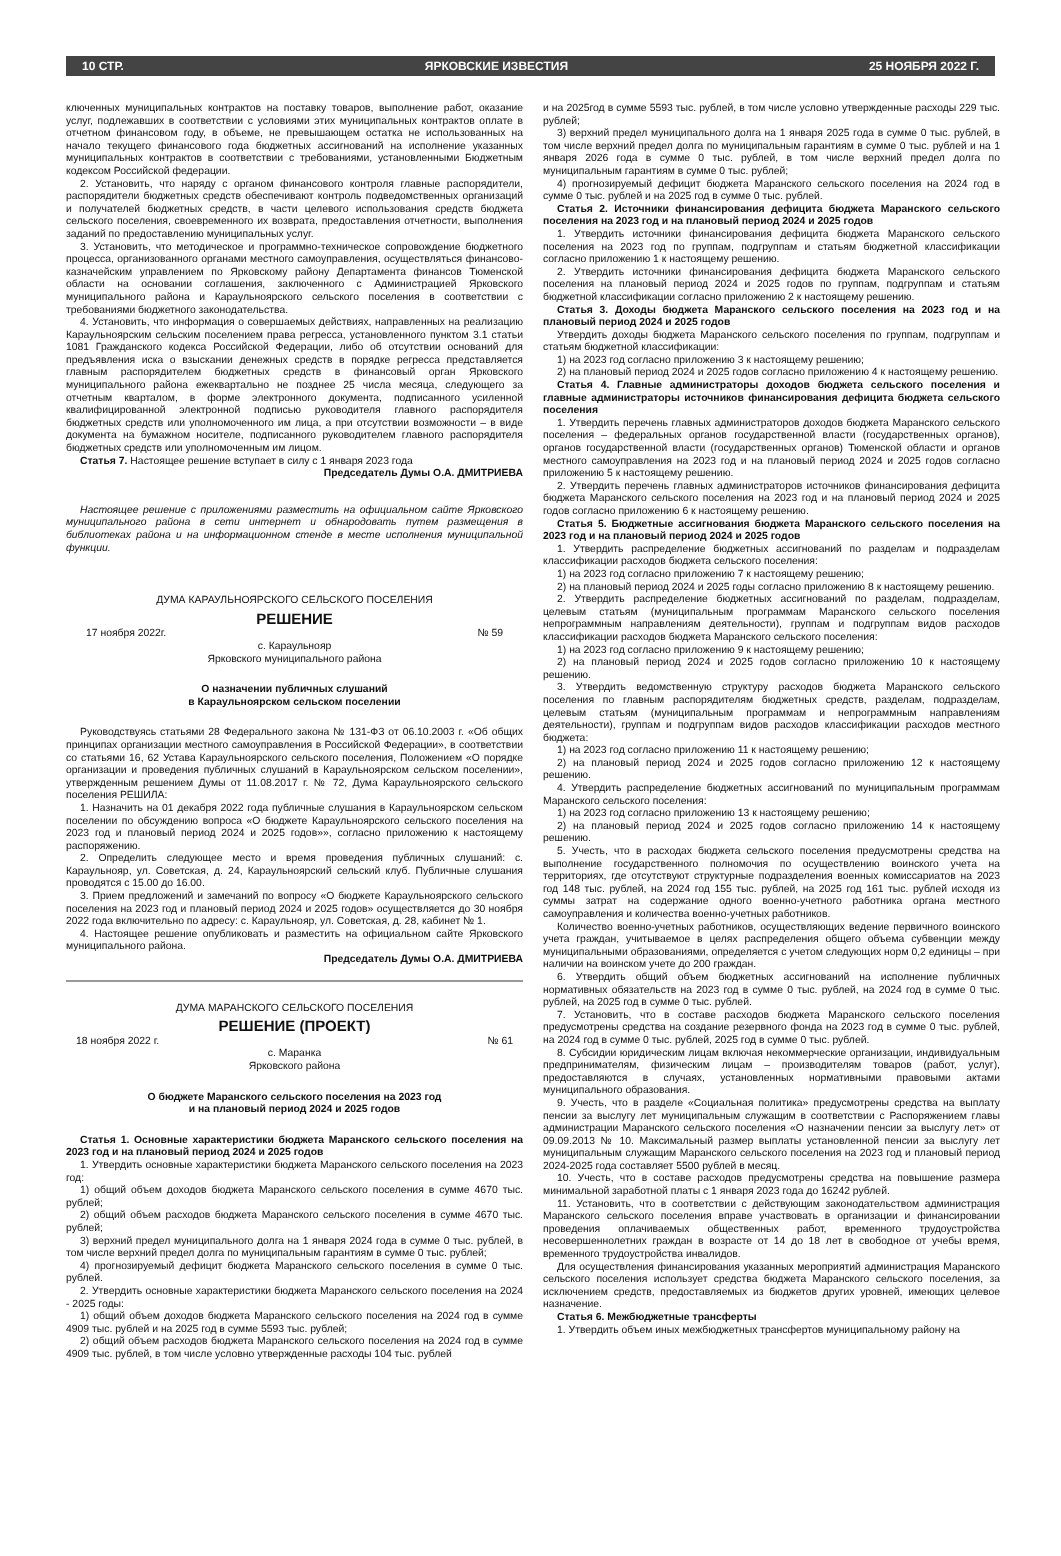10 СТР. ЯРКОВСКИЕ ИЗВЕСТИЯ 25 НОЯБРЯ 2022 Г.
ключенных муниципальных контрактов на поставку товаров, выполнение работ, оказание услуг, подлежавших в соответствии с условиями этих муниципальных контрактов оплате в отчетном финансовом году, в объеме, не превышающем остатка не использованных на начало текущего финансового года бюджетных ассигнований на исполнение указанных муниципальных контрактов в соответствии с требованиями, установленными Бюджетным кодексом Российской федерации.
2. Установить, что наряду с органом финансового контроля главные распорядители, распорядители бюджетных средств обеспечивают контроль подведомственных организаций и получателей бюджетных средств, в части целевого использования средств бюджета сельского поселения, своевременного их возврата, предоставления отчетности, выполнения заданий по предоставлению муниципальных услуг.
3. Установить, что методическое и программно-техническое сопровождение бюджетного процесса, организованного органами местного самоуправления, осуществляться финансово-казначейским управлением по Ярковскому району Департамента финансов Тюменской области на основании соглашения, заключенного с Администрацией Ярковского муниципального района и Караульноярского сельского поселения в соответствии с требованиями бюджетного законодательства.
4. Установить, что информация о совершаемых действиях, направленных на реализацию Караульноярским сельским поселением права регресса, установленного пунктом 3.1 статьи 1081 Гражданского кодекса Российской Федерации, либо об отсутствии оснований для предъявления иска о взыскании денежных средств в порядке регресса представляется главным распорядителем бюджетных средств в финансовый орган Ярковского муниципального района ежеквартально не позднее 25 числа месяца, следующего за отчетным кварталом, в форме электронного документа, подписанного усиленной квалифицированной электронной подписью руководителя главного распорядителя бюджетных средств или уполномоченного им лица, а при отсутствии возможности – в виде документа на бумажном носителе, подписанного руководителем главного распорядителя бюджетных средств или уполномоченным им лицом.
Статья 7. Настоящее решение вступает в силу с 1 января 2023 года
Председатель Думы О.А. ДМИТРИЕВА
Настоящее решение с приложениями разместить на официальном сайте Ярковского муниципального района в сети интернет и обнародовать путем размещения в библиотеках района и на информационном стенде в месте исполнения муниципальной функции.
ДУМА КАРАУЛЬНОЯРСКОГО СЕЛЬСКОГО ПОСЕЛЕНИЯ
РЕШЕНИЕ
17 ноября 2022г. № 59
с. Караульнояр
Ярковского муниципального района
О назначении публичных слушаний
в Караульноярском сельском поселении
Руководствуясь статьями 28 Федерального закона № 131-ФЗ от 06.10.2003 г. «Об общих принципах организации местного самоуправления в Российской Федерации», в соответствии со статьями 16, 62 Устава Караульноярского сельского поселения, Положением «О порядке организации и проведения публичных слушаний в Караульноярском сельском поселении», утвержденным решением Думы от 11.08.2017 г. № 72, Дума Караульноярского сельского поселения РЕШИЛА:
1. Назначить на 01 декабря 2022 года публичные слушания в Караульноярском сельском поселении по обсуждению вопроса «О бюджете Караульноярского сельского поселения на 2023 год и плановый период 2024 и 2025 годов»», согласно приложению к настоящему распоряжению.
2. Определить следующее место и время проведения публичных слушаний: с. Караульнояр, ул. Советская, д. 24, Караульноярский сельский клуб. Публичные слушания проводятся с 15.00 до 16.00.
3. Прием предложений и замечаний по вопросу «О бюджете Караульноярского сельского поселения на 2023 год и плановый период 2024 и 2025 годов» осуществляется до 30 ноября 2022 года включительно по адресу: с. Караульнояр, ул. Советская, д. 28, кабинет № 1.
4. Настоящее решение опубликовать и разместить на официальном сайте Ярковского муниципального района.
Председатель Думы О.А. ДМИТРИЕВА
ДУМА МАРАНСКОГО СЕЛЬСКОГО ПОСЕЛЕНИЯ
РЕШЕНИЕ (ПРОЕКТ)
18 ноября 2022 г. № 61
с. Маранка
Ярковского района
О бюджете Маранского сельского поселения на 2023 год
и на плановый период 2024 и 2025 годов
Статья 1. Основные характеристики бюджета Маранского сельского поселения на 2023 год и на плановый период 2024 и 2025 годов
1. Утвердить основные характеристики бюджета Маранского сельского поселения на 2023 год:
1) общий объем доходов бюджета Маранского сельского поселения в сумме 4670 тыс. рублей;
2) общий объем расходов бюджета Маранского сельского поселения в сумме 4670 тыс. рублей;
3) верхний предел муниципального долга на 1 января 2024 года в сумме 0 тыс. рублей, в том числе верхний предел долга по муниципальным гарантиям в сумме 0 тыс. рублей;
4) прогнозируемый дефицит бюджета Маранского сельского поселения в сумме 0 тыс. рублей.
2. Утвердить основные характеристики бюджета Маранского сельского поселения на 2024 - 2025 годы:
1) общий объем доходов бюджета Маранского сельского поселения на 2024 год в сумме 4909 тыс. рублей и на 2025 год в сумме 5593 тыс. рублей;
2) общий объем расходов бюджета Маранского сельского поселения на 2024 год в сумме 4909 тыс. рублей, в том числе условно утвержденные расходы 104 тыс. рублей
и на 2025год в сумме 5593 тыс. рублей, в том числе условно утвержденные расходы 229 тыс. рублей;
3) верхний предел муниципального долга на 1 января 2025 года в сумме 0 тыс. рублей, в том числе верхний предел долга по муниципальным гарантиям в сумме 0 тыс. рублей и на 1 января 2026 года в сумме 0 тыс. рублей, в том числе верхний предел долга по муниципальным гарантиям в сумме 0 тыс. рублей;
4) прогнозируемый дефицит бюджета Маранского сельского поселения на 2024 год в сумме 0 тыс. рублей и на 2025 год в сумме 0 тыс. рублей.
Статья 2. Источники финансирования дефицита бюджета Маранского сельского поселения на 2023 год и на плановый период 2024 и 2025 годов
1. Утвердить источники финансирования дефицита бюджета Маранского сельского поселения на 2023 год по группам, подгруппам и статьям бюджетной классификации согласно приложению 1 к настоящему решению.
2. Утвердить источники финансирования дефицита бюджета Маранского сельского поселения на плановый период 2024 и 2025 годов по группам, подгруппам и статьям бюджетной классификации согласно приложению 2 к настоящему решению.
Статья 3. Доходы бюджета Маранского сельского поселения на 2023 год и на плановый период 2024 и 2025 годов
Утвердить доходы бюджета Маранского сельского поселения по группам, подгруппам и статьям бюджетной классификации:
1) на 2023 год согласно приложению 3 к настоящему решению;
2) на плановый период 2024 и 2025 годов согласно приложению 4 к настоящему решению.
Статья 4. Главные администраторы доходов бюджета сельского поселения и главные администраторы источников финансирования дефицита бюджета сельского поселения
1. Утвердить перечень главных администраторов доходов бюджета Маранского сельского поселения – федеральных органов государственной власти (государственных органов), органов государственной власти (государственных органов) Тюменской области и органов местного самоуправления на 2023 год и на плановый период 2024 и 2025 годов согласно приложению 5 к настоящему решению.
2. Утвердить перечень главных администраторов источников финансирования дефицита бюджета Маранского сельского поселения на 2023 год и на плановый период 2024 и 2025 годов согласно приложению 6 к настоящему решению.
Статья 5. Бюджетные ассигнования бюджета Маранского сельского поселения на 2023 год и на плановый период 2024 и 2025 годов
1. Утвердить распределение бюджетных ассигнований по разделам и подразделам классификации расходов бюджета сельского поселения:
1) на 2023 год согласно приложению 7 к настоящему решению;
2) на плановый период 2024 и 2025 годы согласно приложению 8 к настоящему решению.
2. Утвердить распределение бюджетных ассигнований по разделам, подразделам, целевым статьям (муниципальным программам Маранского сельского поселения непрограммным направлениям деятельности), группам и подгруппам видов расходов классификации расходов бюджета Маранского сельского поселения:
1) на 2023 год согласно приложению 9 к настоящему решению;
2) на плановый период 2024 и 2025 годов согласно приложению 10 к настоящему решению.
3. Утвердить ведомственную структуру расходов бюджета Маранского сельского поселения по главным распорядителям бюджетных средств, разделам, подразделам, целевым статьям (муниципальным программам и непрограммным направлениям деятельности), группам и подгруппам видов расходов классификации расходов местного бюджета:
1) на 2023 год согласно приложению 11 к настоящему решению;
2) на плановый период 2024 и 2025 годов согласно приложению 12 к настоящему решению.
4. Утвердить распределение бюджетных ассигнований по муниципальным программам Маранского сельского поселения:
1) на 2023 год согласно приложению 13 к настоящему решению;
2) на плановый период 2024 и 2025 годов согласно приложению 14 к настоящему решению.
5. Учесть, что в расходах бюджета сельского поселения предусмотрены средства на выполнение государственного полномочия по осуществлению воинского учета на территориях, где отсутствуют структурные подразделения военных комиссариатов на 2023 год 148 тыс. рублей, на 2024 год 155 тыс. рублей, на 2025 год 161 тыс. рублей исходя из суммы затрат на содержание одного военно-учетного работника органа местного самоуправления и количества военно-учетных работников.
Количество военно-учетных работников, осуществляющих ведение первичного воинского учета граждан, учитываемое в целях распределения общего объема субвенции между муниципальными образованиями, определяется с учетом следующих норм 0,2 единицы – при наличии на воинском учете до 200 граждан.
6. Утвердить общий объем бюджетных ассигнований на исполнение публичных нормативных обязательств на 2023 год в сумме 0 тыс. рублей, на 2024 год в сумме 0 тыс. рублей, на 2025 год в сумме 0 тыс. рублей.
7. Установить, что в составе расходов бюджета Маранского сельского поселения предусмотрены средства на создание резервного фонда на 2023 год в сумме 0 тыс. рублей, на 2024 год в сумме 0 тыс. рублей, 2025 год в сумме 0 тыс. рублей.
8. Субсидии юридическим лицам включая некоммерческие организации, индивидуальным предпринимателям, физическим лицам – производителям товаров (работ, услуг), предоставляются в случаях, установленных нормативными правовыми актами муниципального образования.
9. Учесть, что в разделе «Социальная политика» предусмотрены средства на выплату пенсии за выслугу лет муниципальным служащим в соответствии с Распоряжением главы администрации Маранского сельского поселения «О назначении пенсии за выслугу лет» от 09.09.2013 № 10. Максимальный размер выплаты установленной пенсии за выслугу лет муниципальным служащим Маранского сельского поселения на 2023 год и плановый период 2024-2025 года составляет 5500 рублей в месяц.
10. Учесть, что в составе расходов предусмотрены средства на повышение размера минимальной заработной платы с 1 января 2023 года до 16242 рублей.
11. Установить, что в соответствии с действующим законодательством администрация Маранского сельского поселения вправе участвовать в организации и финансировании проведения оплачиваемых общественных работ, временного трудоустройства несовершеннолетних граждан в возрасте от 14 до 18 лет в свободное от учебы время, временного трудоустройства инвалидов.
Для осуществления финансирования указанных мероприятий администрация Маранского сельского поселения использует средства бюджета Маранского сельского поселения, за исключением средств, предоставляемых из бюджетов других уровней, имеющих целевое назначение.
Статья 6. Межбюджетные трансферты
1. Утвердить объем иных межбюджетных трансфертов муниципальному району на